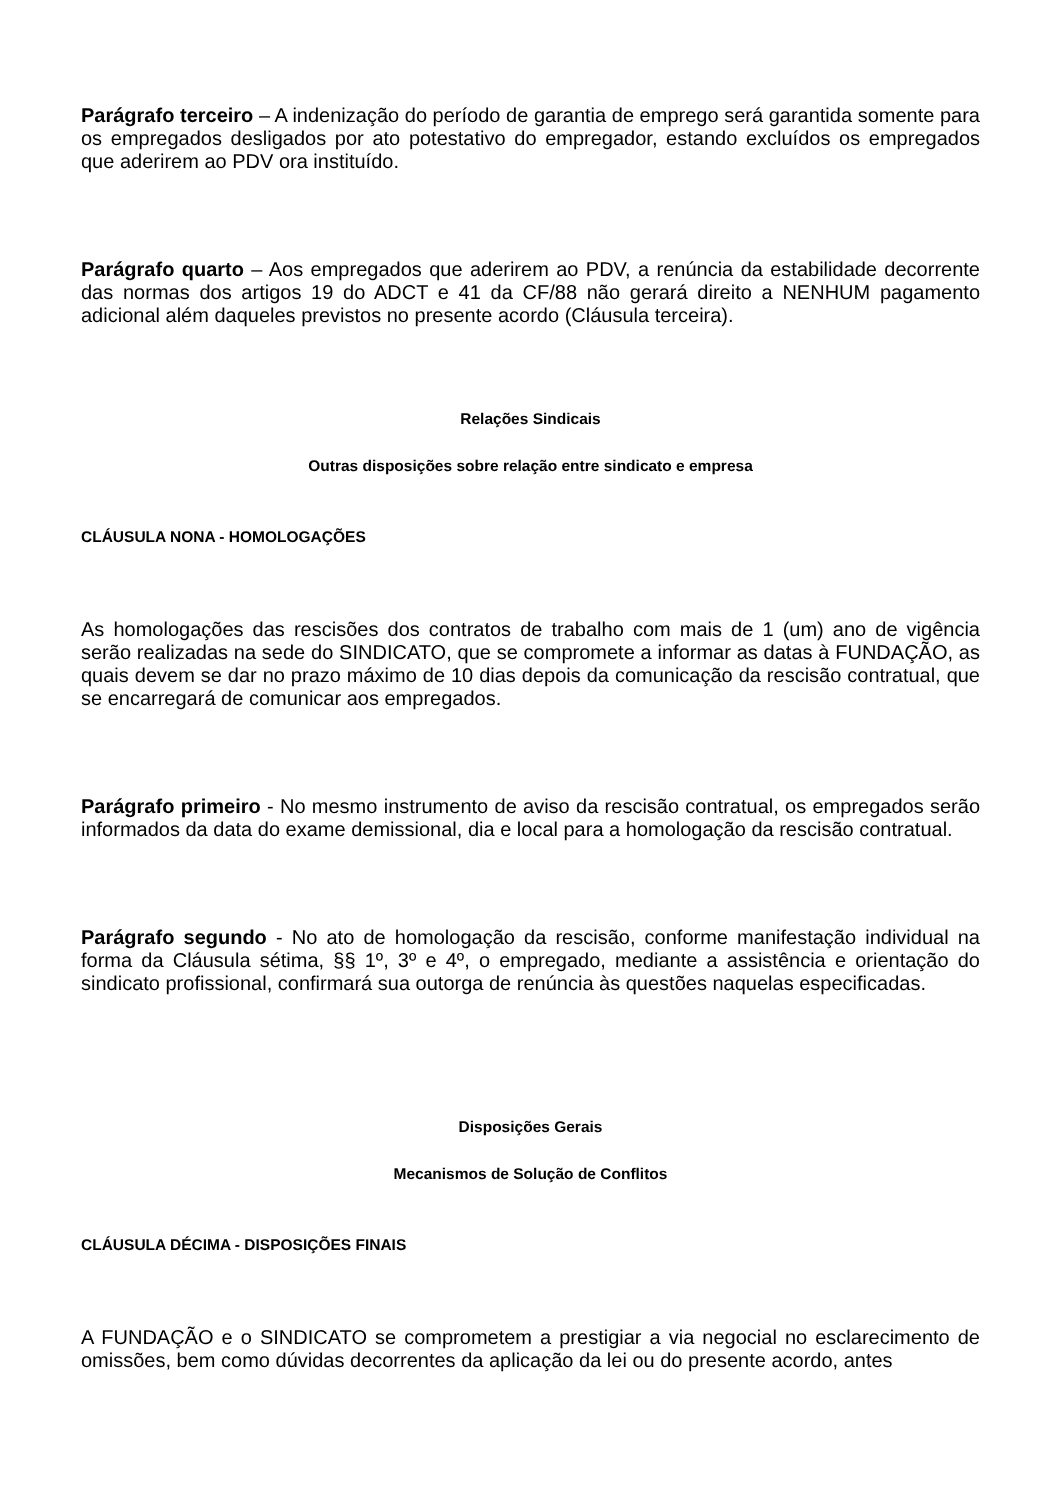Parágrafo terceiro – A indenização do período de garantia de emprego será garantida somente para os empregados desligados por ato potestativo do empregador, estando excluídos os empregados que aderirem ao PDV ora instituído.
Parágrafo quarto – Aos empregados que aderirem ao PDV, a renúncia da estabilidade decorrente das normas dos artigos 19 do ADCT e 41 da CF/88 não gerará direito a NENHUM pagamento adicional além daqueles previstos no presente acordo (Cláusula terceira).
Relações Sindicais
Outras disposições sobre relação entre sindicato e empresa
CLÁUSULA NONA - HOMOLOGAÇÕES
As homologações das rescisões dos contratos de trabalho com mais de 1 (um) ano de vigência serão realizadas na sede do SINDICATO, que se compromete a informar as datas à FUNDAÇÃO, as quais devem se dar no prazo máximo de 10 dias depois da comunicação da rescisão contratual, que se encarregará de comunicar aos empregados.
Parágrafo primeiro - No mesmo instrumento de aviso da rescisão contratual, os empregados serão informados da data do exame demissional, dia e local para a homologação da rescisão contratual.
Parágrafo segundo - No ato de homologação da rescisão, conforme manifestação individual na forma da Cláusula sétima, §§ 1º, 3º e 4º, o empregado, mediante a assistência e orientação do sindicato profissional, confirmará sua outorga de renúncia às questões naquelas especificadas.
Disposições Gerais
Mecanismos de Solução de Conflitos
CLÁUSULA DÉCIMA - DISPOSIÇÕES FINAIS
A FUNDAÇÃO e o SINDICATO se comprometem a prestigiar a via negocial no esclarecimento de omissões, bem como dúvidas decorrentes da aplicação da lei ou do presente acordo, antes